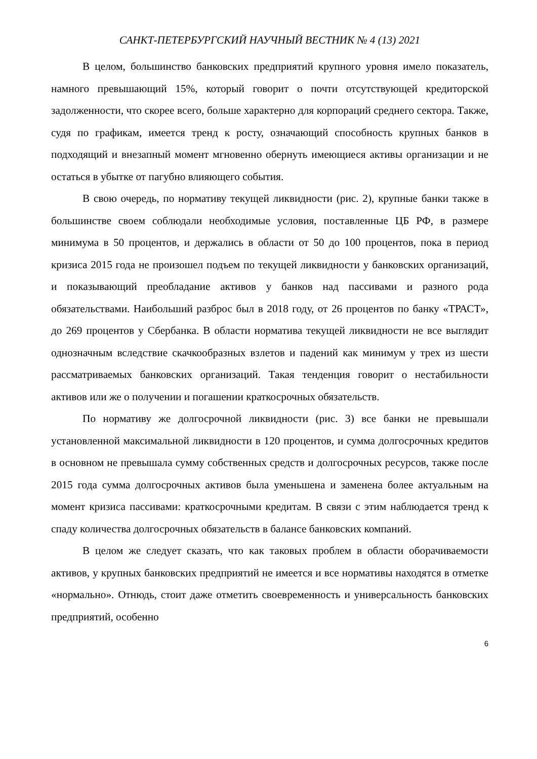САНКТ-ПЕТЕРБУРГСКИЙ НАУЧНЫЙ ВЕСТНИК № 4 (13) 2021
В целом, большинство банковских предприятий крупного уровня имело показатель, намного превышающий 15%, который говорит о почти отсутствующей кредиторской задолженности, что скорее всего, больше характерно для корпораций среднего сектора. Также, судя по графикам, имеется тренд к росту, означающий способность крупных банков в подходящий и внезапный момент мгновенно обернуть имеющиеся активы организации и не остаться в убытке от пагубно влияющего события.
В свою очередь, по нормативу текущей ликвидности (рис. 2), крупные банки также в большинстве своем соблюдали необходимые условия, поставленные ЦБ РФ, в размере минимума в 50 процентов, и держались в области от 50 до 100 процентов, пока в период кризиса 2015 года не произошел подъем по текущей ликвидности у банковских организаций, и показывающий преобладание активов у банков над пассивами и разного рода обязательствами. Наибольший разброс был в 2018 году, от 26 процентов по банку «ТРАСТ», до 269 процентов у Сбербанка. В области норматива текущей ликвидности не все выглядит однозначным вследствие скачкообразных взлетов и падений как минимум у трех из шести рассматриваемых банковских организаций. Такая тенденция говорит о нестабильности активов или же о получении и погашении краткосрочных обязательств.
По нормативу же долгосрочной ликвидности (рис. 3) все банки не превышали установленной максимальной ликвидности в 120 процентов, и сумма долгосрочных кредитов в основном не превышала сумму собственных средств и долгосрочных ресурсов, также после 2015 года сумма долгосрочных активов была уменьшена и заменена более актуальным на момент кризиса пассивами: краткосрочными кредитам. В связи с этим наблюдается тренд к спаду количества долгосрочных обязательств в балансе банковских компаний.
В целом же следует сказать, что как таковых проблем в области оборачиваемости активов, у крупных банковских предприятий не имеется и все нормативы находятся в отметке «нормально». Отнюдь, стоит даже отметить своевременность и универсальность банковских предприятий, особенно
6